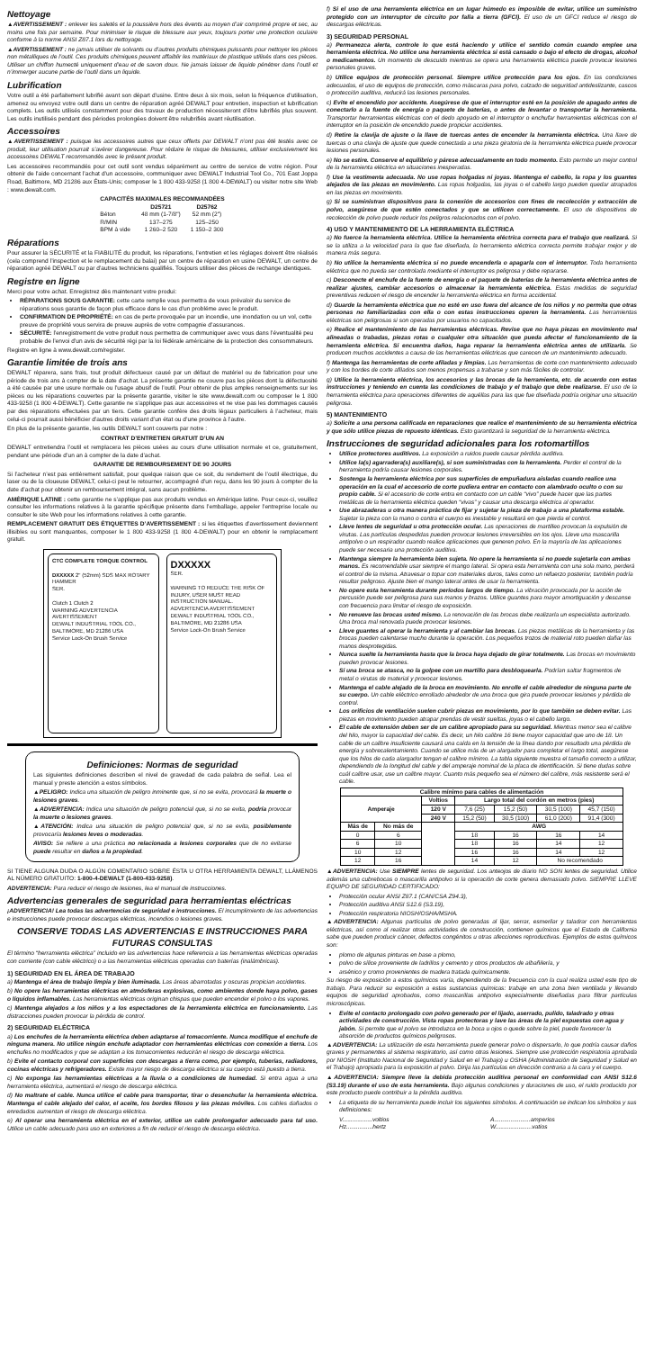Nettoyage
▲AVERTISSEMENT : enlever les saletés et la poussière hors des évents au moyen d’air comprimé propre et sec, au moins une fois par semaine. Pour minimiser le risque de blessure aux yeux, toujours porter une protection oculaire conforme à la norme ANSI Z87.1 lors du nettoyage.
▲AVERTISSEMENT : ne jamais utiliser de solvants ou d’autres produits chimiques puissants pour nettoyer les pièces non métalliques de l’outil. Ces produits chimiques peuvent affaiblir les matériaux de plastique utilisés dans ces pièces. Utiliser un chiffon humecté uniquement d’eau et de savon doux. Ne jamais laisser de liquide pénétrer dans l’outil et n’immerger aucune partie de l’outil dans un liquide.
Lubrification
Votre outil a été parfaitement lubrifié avant son départ d’usine. Entre deux à six mois, selon la fréquence d’utilisation, amenez ou envoyez votre outil dans un centre de réparation agréé DEWALT pour entretien, inspection et lubrification complets. Les outils utilisés constamment pour des travaux de production nécessiteront d’être lubrifiés plus souvent. Les outils inutilisés pendant des périodes prolongées doivent être relubrifiés avant réutilisation.
Accessoires
▲AVERTISSEMENT : puisque les accessoires autres que ceux offerts par DEWALT n’ont pas été testés avec ce produit, leur utilisation pourrait s’avérer dangereuse. Pour réduire le risque de blessures, utiliser exclusivement les accessoires DEWALT recommandés avec le présent produit.
Les accessoires recommandés pour cet outil sont vendus séparément au centre de service de votre région. Pour obtenir de l’aide concernant l’achat d’un accessoire, communiquer avec DEWALT Industrial Tool Co., 701 East Joppa Road, Baltimore, MD 21286 aux États-Unis; composer le 1 800 433-9258 (1 800 4-DEWALT) ou visiter notre site Web : www.dewalt.com.
| CAPACITÉS MAXIMALES RECOMMANDÉES | | |
| --- | --- | --- |
| | D25721 | D25762 |
| Béton | 48 mm (1-7/8") | 52 mm (2") |
| R/MIN | 137–275 | 125–250 |
| BPM à vide | 1 260–2 520 | 1 150–2 300 |
Réparations
Pour assurer la SÉCURITÉ et la FIABILITÉ du produit, les réparations, l’entretien et les réglages doivent être réalisés (cela comprend l’inspection et le remplacement du balai) par un centre de réparation en usine DEWALT, un centre de réparation agréé DEWALT ou par d’autres techniciens qualifiés. Toujours utiliser des pièces de rechange identiques.
Registre en ligne
Merci pour votre achat. Enregistrez dès maintenant votre produi:
RÉPARATIONS SOUS GARANTIE: cette carte remplie vous permettra de vous prévaloir du service de réparations sous garantie de façon plus efficace dans le cas d’un probléme avec le produit.
CONFIRMATION DE PROPRIÉTÉ: en cas de perte provoquée par un incendie, une inondation ou un vol, cette preuve de propriété vous servira de preuve auprès de votre compagnie d’assurances.
SÉCURITÉ: l’enregistrement de votre produit nous permettra de communiquer avec vous dans l’éventualité peu probable de l’envoi d’un avis de sécurité régi par la loi fédérale américaine de la protection des consommateurs.
Registre en ligne à www.dewalt.com/register.
Garantie limitée de trois ans
DEWALT réparera, sans frais, tout produit défectueux causé par un défaut de matériel ou de fabrication pour une période de trois ans à compter de la date d’achat. La présente garantie ne couvre pas les pièces dont la défectuosité a été causée par une usure normale ou l’usage abusif de l’outil. Pour obtenir de plus amples renseignements sur les pièces ou les réparations couvertes par la présente garantie, visiter le site www.dewalt.com ou composer le 1 800 433-9258 (1 800 4-DEWALT). Cette garantie ne s’applique pas aux accessoires et ne vise pas les dommages causés par des réparations effectuées par un tiers. Cette garantie confère des droits légaux particuliers à l’acheteur, mais celui-ci pourrait aussi bénéficier d’autres droits variant d’un état ou d’une province à l’autre.
En plus de la présente garantie, les outils DEWALT sont couverts par notre :
CONTRAT D’ENTRETIEN GRATUIT D’UN AN
DEWALT entretiendra l’outil et remplacera les pièces usées au cours d’une utilisation normale et ce, gratuitement, pendant une période d’un an à compter de la date d’achat.
GARANTIE DE REMBOURSEMENT DE 90 JOURS
Si l’acheteur n’est pas entièrement satisfait, pour quelque raison que ce soit, du rendement de l’outil électrique, du laser ou de la cloueuse DEWALT, celui-ci peut le retourner, accompagné d’un reçu, dans les 90 jours à compter de la date d’achat pour obtenir un remboursement intégral, sans aucun problème.
AMÉRIQUE LATINE : cette garantie ne s’applique pas aux produits vendus en Amérique latine. Pour ceux-ci, veuillez consulter les informations relatives à la garantie spécifique présente dans l’emballage, appeler l’entreprise locale ou consulter le site Web pour les informations relatives à cette garantie.
REMPLACEMENT GRATUIT DES ÉTIQUETTES D’AVERTISSEMENT : si les étiquettes d’avertissement deviennent illisibles ou sont manquantes, composer le 1 800 433-9258 (1 800 4-DEWALT) pour en obtenir le remplacement gratuit.
CTC COMPLETE TORQUE CONTROL
DXXXXX 2" (52mm) SDS MAX ROTARY HAMMER
SER.
Clutch 1 Clutch 2
WARNING ADVERTENCIA AVERTISSEMENT
DEWALT INDUSTRIAL TOOL CO., BALTIMORE, MD 21286 USA
Service Lock-On Brush Service
DXXXXX
SER.
WARNING TO REDUCE THE RISK OF INJURY, USER MUST READ INSTRUCTION MANUAL.
ADVERTENCIA AVERTISSEMENT
DEWALT INDUSTRIAL TOOL CO., BALTIMORE, MD 21286 USA
Service Lock-On Brush Service
Definiciones: Normas de seguridad
Las siguientes definiciones describen el nivel de gravedad de cada palabra de señal. Lea el manual y preste atención a estos símbolos.
▲PELIGRO: Indica una situación de peligro inminente que, si no se evita, provocará la muerte o lesiones graves.
▲ADVERTENCIA: Indica una situación de peligro potencial que, si no se evita, podría provocar la muerte o lesiones graves.
▲ATENCIÓN: Indica una situación de peligro potencial que, si no se evita, posiblemente provocaría lesiones leves o moderadas.
AVISO: Se refiere a una práctica no relacionada a lesiones corporales que de no evitarse puede resultar en daños a la propiedad.
SI TIENE ALGUNA DUDA O ALGÚN COMENTARIO SOBRE ÉSTA U OTRA HERRAMIENTA DEWALT, LLÁMENOS AL NÚMERO GRATUITO: 1-800-4-DEWALT (1-800-433-9258).
ADVERTENCIA: Para reducir el riesgo de lesiones, lea el manual de instrucciones.
Advertencias generales de seguridad para herramientas eléctricas
¡ADVERTENCIA! Lea todas las advertencias de seguridad e instrucciones. El incumplimiento de las advertencias e instrucciones puede provocar descargas eléctricas, incendios o lesiones graves.
CONSERVE TODAS LAS ADVERTENCIAS E INSTRUCCIONES PARA FUTURAS CONSULTAS
El término “herramienta eléctrica” incluido en las advertencias hace referencia a las herramientas eléctricas operadas con corriente (con cable eléctrico) o a las herramientas eléctricas operadas con baterías (inalámbricas).
1) SEGURIDAD EN EL ÁREA DE TRABAJO
a) Mantenga el área de trabajo limpia y bien iluminada. Las áreas abarrotadas y oscuras propician accidentes.
b) No opere las herramientas eléctricas en atmósferas explosivas, como ambientes donde haya polvo, gases o líquidos inflamables. Las herramientas eléctricas originan chispas que pueden encender el polvo o los vapores.
c) Mantenga alejados a los niños y a los espectadores de la herramienta eléctrica en funcionamiento. Las distracciones pueden provocar la pérdida de control.
2) SEGURIDAD ELÉCTRICA
a) Los enchufes de la herramienta eléctrica deben adaptarse al tomacorriente. Nunca modifique el enchufe de ninguna manera. No utilice ningún enchufe adaptador con herramientas eléctricas con conexión a tierra. Los enchufes no modificados y que se adaptan a los tomacorrientes reducirán el riesgo de descarga eléctrica.
b) Evite el contacto corporal con superficies con descargas a tierra como, por ejemplo, tuberías, radiadores, cocinas eléctricas y refrigeradores. Existe mayor riesgo de descarga eléctrica si su cuerpo está puesto a tierra.
c) No exponga las herramientas eléctricas a la lluvia o a condiciones de humedad. Si entra agua a una herramienta eléctrica, aumentará el riesgo de descarga eléctrica.
d) No maltrate el cable. Nunca utilice el cable para transportar, tirar o desenchufar la herramienta eléctrica. Mantenga el cable alejado del calor, el aceite, los bordes filosos y las piezas móviles. Los cables dañados o enredados aumentan el riesgo de descarga eléctrica.
e) Al operar una herramienta eléctrica en el exterior, utilice un cable prolongador adecuado para tal uso. Utilice un cable adecuado para uso en exteriores a fin de reducir el riesgo de descarga eléctrica.
f) Si el uso de una herramienta eléctrica en un lugar húmedo es imposible de evitar, utilice un suministro protegido con un interruptor de circuito por falla a tierra (GFCI). El uso de un GFCI reduce el riesgo de descargas eléctricas.
3) SEGURIDAD PERSONAL
a) Permanezca alerta, controle lo que está haciendo y utilice el sentido común cuando emplee una herramienta eléctrica. No utilice una herramienta eléctrica si está cansado o bajo el efecto de drogas, alcohol o medicamentos. Un momento de descuido mientras se opera una herramienta eléctrica puede provocar lesiones personales graves.
b) Utilice equipos de protección personal. Siempre utilice protección para los ojos. En las condiciones adecuadas, el uso de equipos de protección, como máscaras para polvo, calzado de seguridad antideslizante, cascos o protección auditiva, reducirá las lesiones personales.
c) Evite el encendido por accidente. Asegúrese de que el interruptor esté en la posición de apagado antes de conectarlo a la fuente de energía o paquete de baterías, o antes de levantar o transportar la herramienta. Transportar herramientas eléctricas con el dedo apoyado en el interruptor o enchufar herramientas eléctricas con el interruptor en la posición de encendido puede propiciar accidentes.
d) Retire la clavija de ajuste o la llave de tuercas antes de encender la herramienta eléctrica. Una llave de tuercas o una clavija de ajuste que quede conectada a una pieza giratoria de la herramienta eléctrica puede provocar lesiones personales.
e) No se estire. Conserve el equilibrio y párese adecuadamente en todo momento. Esto permite un mejor control de la herramienta eléctrica en situaciones inesperadas.
f) Use la vestimenta adecuada. No use ropas holgadas ni joyas. Mantenga el cabello, la ropa y los guantes alejados de las piezas en movimiento. Las ropas holgadas, las joyas o el cabello largo pueden quedar atrapados en las piezas en movimiento.
g) Si se suministran dispositivos para la conexión de accesorios con fines de recolección y extracción de polvo, asegúrese de que estén conectados y que se utilicen correctamente. El uso de dispositivos de recolección de polvo puede reducir los peligros relacionados con el polvo.
4) USO Y MANTENIMIENTO DE LA HERRAMIENTA ELÉCTRICA
a) No fuerce la herramienta eléctrica. Utilice la herramienta eléctrica correcta para el trabajo que realizará. Si se la utiliza a la velocidad para la que fue diseñada, la herramienta eléctrica correcta permite trabajar mejor y de manera más segura.
b) No utilice la herramienta eléctrica si no puede encenderla o apagarla con el interruptor. Toda herramienta eléctrica que no pueda ser controlada mediante el interruptor es peligrosa y debe repararse.
c) Desconecte el enchufe de la fuente de energía o el paquete de baterías de la herramienta eléctrica antes de realizar ajustes, cambiar accesorios o almacenar la herramienta eléctrica. Estas medidas de seguridad preventivas reducen el riesgo de encender la herramienta eléctrica en forma accidental.
d) Guarde la herramienta eléctrica que no esté en uso fuera del alcance de los niños y no permita que otras personas no familiarizadas con ella o con estas instrucciones operen la herramienta. Las herramientas eléctricas son peligrosas si son operadas por usuarios no capacitados.
e) Realice el mantenimiento de las herramientas eléctricas. Revise que no haya piezas en movimiento mal alineadas o trabadas, piezas rotas o cualquier otra situación que pueda afectar el funcionamiento de la herramienta eléctrica. Si encuentra daños, haga reparar la herramienta eléctrica antes de utilizarla. Se producen muchos accidentes a causa de las herramientas eléctricas que carecen de un mantenimiento adecuado.
f) Mantenga las herramientas de corte afiladas y limpias. Las herramientas de corte con mantenimiento adecuado y con los bordes de corte afilados son menos propensas a trabarse y son más fáciles de controlar.
g) Utilice la herramienta eléctrica, los accesorios y las brocas de la herramienta, etc. de acuerdo con estas instrucciones y teniendo en cuenta las condiciones de trabajo y el trabajo que debe realizarse. El uso de la herramienta eléctrica para operaciones diferentes de aquéllas para las que fue diseñada podría originar una situación peligrosa.
5) MANTENIMIENTO
a) Solicite a una persona calificada en reparaciones que realice el mantenimiento de su herramienta eléctrica y que sólo utilice piezas de repuesto idénticas. Esto garantizará la seguridad de la herramienta eléctrica.
Instrucciones de seguridad adicionales para los rotomartillos
Utilice protectores auditivos. La exposición a ruidos puede causar pérdida auditiva.
Utilice la(s) agarradera(s) auxiliare(s), si son suministradas con la herramienta. Perder el control de la herramienta podría causar lesiones corporales.
Sostenga la herramienta eléctrica por sus superficies de empuñadura aisladas cuando realice una operación en la cual el accesorio de corte pudiera entrar en contacto con alambrado oculto o con su propio cable. Si el accesorio de corte entra en contacto con un cable “vivo” puede hacer que las partes metálicas de la herramienta eléctrica queden “vivas” y causar una descarga eléctrica al operador.
Use abrazaderas u otra manera práctica de fijar y sujetar la pieza de trabajo a una plataforma estable. Sujetar la pieza con la mano o contra el cuerpo es inestable y resultará en que pierda el control.
Lleve lentes de seguridad u otra protección ocular. Las operaciones de martilleo provocan la expulsión de virutas. Las partículas despedidas pueden provocar lesiones irreversibles en los ojos. Lleve una mascarilla antipolvo o un respirador cuando realice aplicaciones que generen polvo. En la mayoría de las aplicaciones puede ser necesaria una protección auditiva.
Mantenga siempre la herramienta bien sujeta. No opere la herramienta si no puede sujetarla con ambas manos. Es recomendable usar siempre el mango lateral. Si opera esta herramienta con una sola mano, perderá el control de la misma. Atravesar o topar con materiales duros, tales como un refuerzo posterior, también podría resultar peligroso. Ajuste bien el mango lateral antes de usar la herramienta.
No opere esta herramienta durante períodos largos de tiempo. La vibración provocada por la acción de percusión puede ser peligrosa para sus manos y brazos. Utilice guantes para mayor amortiguación y descanse con frecuencia para limitar el riesgo de exposición.
No renueve las brocas usted mismo. La renovación de las brocas debe realizarla un especialista autorizado. Una broca mal renovada puede provocar lesiones.
Lleve guantes al operar la herramienta y al cambiar las brocas. Las piezas metálicas de la herramienta y las brocas pueden calentarse mucho durante la operación. Los pequeños trozos de material roto pueden dañar las manos desprotegidas.
Nunca suelte la herramienta hasta que la broca haya dejado de girar totalmente. Las brocas en movimiento pueden provocar lesiones.
Si una broca se atasca, no la golpee con un martillo para desbloquearla. Podrían saltar fragmentos de metal o virutas de material y provocar lesiones.
Mantenga el cable alejado de la broca en movimiento. No enrolle el cable alrededor de ninguna parte de su cuerpo. Un cable eléctrico enrollado alrededor de una broca que gira puede provocar lesiones y pérdida de control.
Los orificios de ventilación suelen cubrir piezas en movimiento, por lo que también se deben evitar. Las piezas en movimiento pueden atrapar prendas de vestir sueltas, joyas o el cabello largo.
El cable de extensión deben ser de un calibre apropiado para su seguridad. Mientras menor sea el calibre del hilo, mayor la capacidad del cable. Es decir, un hilo calibre 16 tiene mayor capacidad que uno de 18. Un cable de un calibre insuficiente causará una caída en la tensión de la línea dando por resultado una pérdida de energía y sobrecalentamiento. Cuando se utilice más de un alargador para completar el largo total, asegúrese que los hilos de cada alargador tengan el calibre mínimo. La tabla siguiente muestra el tamaño correcto a utilizar, dependiendo de la longitud del cable y del amperaje nominal de la placa de identificación. Si tiene dudas sobre cuál calibre usar, use un calibre mayor. Cuanto más pequeño sea el número del calibre, más resistente será el cable.
| Calibre mínimo para cables de alimentación | | | | | | |
| --- | --- | --- | --- | --- | --- | --- |
| Amperaje | | Voltios | Largo total del cordón en metros (pies) | | | |
| | | 120 V | 7,6 (25) | 15,2 (50) | 30,5 (100) | 45,7 (150) |
| | | 240 V | 15,2 (50) | 30,5 (100) | 61,0 (200) | 91,4 (300) |
| Más de | No más de | | AWG | | | |
| 0 | 6 | | 18 | 16 | 16 | 14 |
| 6 | 10 | | 18 | 16 | 14 | 12 |
| 10 | 12 | | 16 | 16 | 14 | 12 |
| 12 | 16 | | 14 | 12 | No recomendado | |
▲ADVERTENCIA: Use SIEMPRE lentes de seguridad. Los anteojos de diario NO SON lentes de seguridad. Utilice además una cubrebocas o mascarilla antipolvo si la operación de corte genera demasiado polvo. SIEMPRE LLEVE EQUIPO DE SEGURIDAD CERTIFICADO:
Protección ocular ANSI Z87.1 (CAN/CSA Z94.3),
Protección auditiva ANSI S12.6 (S3.19),
Protección respiratoria NIOSH/OSHA/MSHA.
▲ADVERTENCIA: Algunas partículas de polvo generadas al lijar, serrar, esmerilar y taladrar con herramientas eléctricas, así como al realizar otras actividades de construcción, contienen químicos que el Estado de California sabe que pueden producir cáncer, defectos congénitos u otras afecciones reproductivas. Ejemplos de estos químicos son:
plomo de algunas pinturas en base a plomo,
polvo de sílice proveniente de ladrillos y cemento y otros productos de albañilería, y
arsénico y cromo provenientes de madera tratada químicamente.
Su riesgo de exposición a estos químicos varía, dependiendo de la frecuencia con la cual realiza usted este tipo de trabajo. Para reducir su exposición a estas sustancias químicas: trabaje en una zona bien ventilada y llevando equipos de seguridad aprobados, como mascarillas antipolvo especialmente diseñadas para filtrar partículas microscópicas.
Evite el contacto prolongado con polvo generado por el lijado, aserrado, pulido, taladrado y otras actividades de construcción. Vista ropas protectoras y lave las áreas de la piel expuestas con agua y jabón. Si permite que el polvo se introduzca en la boca u ojos o quede sobre la piel, puede favorecer la absorción de productos químicos peligrosos.
▲ADVERTENCIA: La utilización de esta herramienta puede generar polvo o dispersarlo, lo que podría causar daños graves y permanentes al sistema respiratorio, así como otras lesiones. Siempre use protección respiratoria aprobada por NIOSH (Instituto Nacional de Seguridad y Salud en el Trabajo) u OSHA (Administración de Seguridad y Salud en el Trabajo) apropiada para la exposición al polvo. Dirija las partículas en dirección contraria a la cara y el cuerpo.
▲ADVERTENCIA: Siempre lleve la debida protección auditiva personal en conformidad con ANSI S12.6 (S3.19) durante el uso de esta herramienta. Bajo algunas condiciones y duraciones de uso, el ruido producido por este producto puede contribuir a la pérdida auditiva.
La etiqueta de su herramienta puede incluir los siguientes símbolos. A continuación se indican los símbolos y sus definiciones:
| V..................voltios | A......................amperios |
| Hz................hertz | W......................vatios |